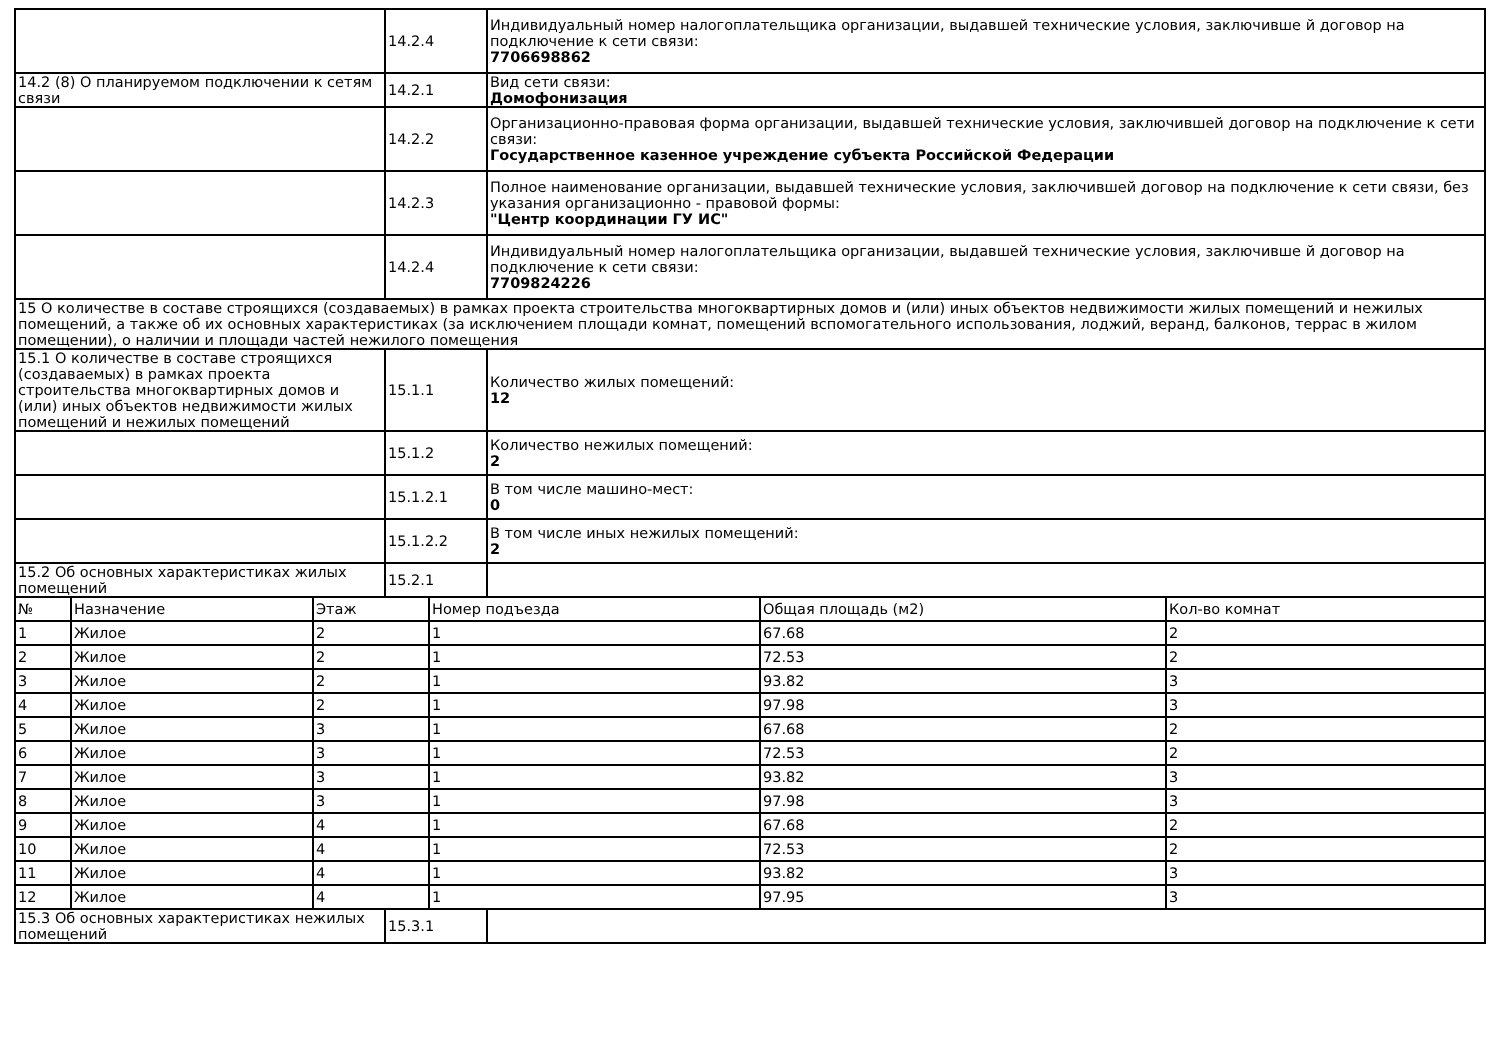| | 14.2.4 | Индивидуальный номер налогоплательщика организации, выдавшей технические условия, заключивше й договор на подключение к сети связи: 7706698862 |
| 14.2 (8) О планируемом подключении к сетям связи | 14.2.1 | Вид сети связи: Домофонизация |
| | 14.2.2 | Организационно-правовая форма организации, выдавшей технические условия, заключившей договор на подключение к сети связи: Государственное казенное учреждение субъекта Российской Федерации |
| | 14.2.3 | Полное наименование организации, выдавшей технические условия, заключившей договор на подключение к сети связи, без указания организационно - правовой формы: "Центр координации ГУ ИС" |
| | 14.2.4 | Индивидуальный номер налогоплательщика организации, выдавшей технические условия, заключивше й договор на подключение к сети связи: 7709824226 |
| 15 О количестве в составе строящихся (создаваемых) в рамках проекта строительства многоквартирных домов и (или) иных объектов недвижимости жилых помещений и нежилых помещений, а также об их основных характеристиках (за исключением площади комнат, помещений вспомогательного использования, лоджий, веранд, балконов, террас в жилом помещении), о наличии и площади частей нежилого помещения | | |
| 15.1 О количестве в составе строящихся (создаваемых) в рамках проекта строительства многоквартирных домов и (или) иных объектов недвижимости жилых помещений и нежилых помещений | 15.1.1 | Количество жилых помещений: 12 |
| | 15.1.2 | Количество нежилых помещений: 2 |
| | 15.1.2.1 | В том числе машино-мест: 0 |
| | 15.1.2.2 | В том числе иных нежилых помещений: 2 |
| 15.2 Об основных характеристиках жилых помещений | 15.2.1 | |
| № | Назначение | Этаж | Номер подъезда | Общая площадь (м2) | Кол-во комнат |
| --- | --- | --- | --- | --- | --- |
| 1 | Жилое | 2 | 1 | 67.68 | 2 |
| 2 | Жилое | 2 | 1 | 72.53 | 2 |
| 3 | Жилое | 2 | 1 | 93.82 | 3 |
| 4 | Жилое | 2 | 1 | 97.98 | 3 |
| 5 | Жилое | 3 | 1 | 67.68 | 2 |
| 6 | Жилое | 3 | 1 | 72.53 | 2 |
| 7 | Жилое | 3 | 1 | 93.82 | 3 |
| 8 | Жилое | 3 | 1 | 97.98 | 3 |
| 9 | Жилое | 4 | 1 | 67.68 | 2 |
| 10 | Жилое | 4 | 1 | 72.53 | 2 |
| 11 | Жилое | 4 | 1 | 93.82 | 3 |
| 12 | Жилое | 4 | 1 | 97.95 | 3 |
| 15.3 Об основных характеристиках нежилых помещений | 15.3.1 | |